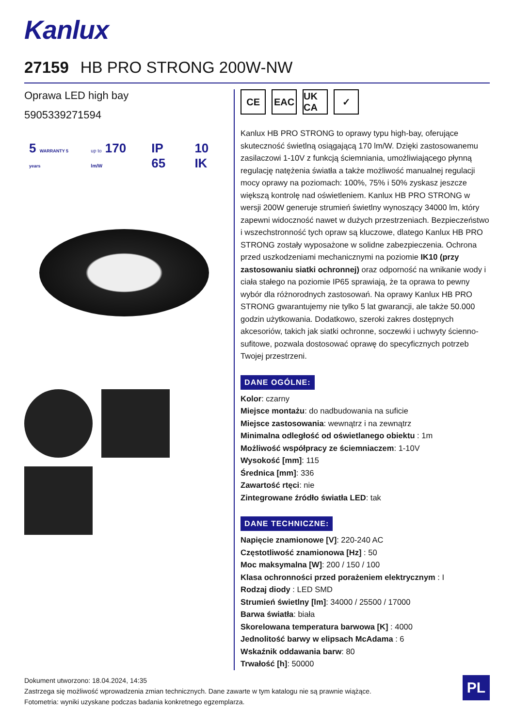Kanlux
27159 HB PRO STRONG 200W-NW
Oprawa LED high bay
5905339271594
5 WARRANTY 5 years up to 170 lm/W IP 65 10 IK
CE EAC UK CA
✓
Kanlux HB PRO STRONG to oprawy typu high-bay, oferujące skuteczność świetlną osiągającą 170 lm/W. Dzięki zastosowanemu zasilaczowi 1-10V z funkcją ściemniania, umożliwiającego płynną regulację natężenia światła a także możliwość manualnej regulacji mocy oprawy na poziomach: 100%, 75% i 50% zyskasz jeszcze większą kontrolę nad oświetleniem. Kanlux HB PRO STRONG w wersji 200W generuje strumień świetlny wynoszący 34000 lm, który zapewni widoczność nawet w dużych przestrzeniach. Bezpieczeństwo i wszechstronność tych opraw są kluczowe, dlatego Kanlux HB PRO STRONG zostały wyposażone w solidne zabezpieczenia. Ochrona przed uszkodzeniami mechanicznymi na poziomie IK10 (przy zastosowaniu siatki ochronnej) oraz odporność na wnikanie wody i ciała stałego na poziomie IP65 sprawiają, że ta oprawa to pewny wybór dla różnorodnych zastosowań. Na oprawy Kanlux HB PRO STRONG gwarantujemy nie tylko 5 lat gwarancji, ale także 50.000 godzin użytkowania. Dodatkowo, szeroki zakres dostępnych akcesoriów, takich jak siatki ochronne, soczewki i uchwyty ścienno-sufitowe, pozwala dostosować oprawę do specyficznych potrzeb Twojej przestrzeni.
DANE OGÓLNE:
Kolor: czarny
Miejsce montażu: do nadbudowania na suficie
Miejsce zastosowania: wewnątrz i na zewnątrz
Minimalna odległość od oświetlanego obiektu : 1m
Możliwość współpracy ze ściemniaczem: 1-10V
Wysokość [mm]: 115
Średnica [mm]: 336
Zawartość rtęci: nie
Zintegrowane źródło światła LED: tak
DANE TECHNICZNE:
Napięcie znamionowe [V]: 220-240 AC
Częstotliwość znamionowa [Hz] : 50
Moc maksymalna [W]: 200 / 150 / 100
Klasa ochronności przed porażeniem elektrycznym : I
Rodzaj diody : LED SMD
Strumień świetlny [lm]: 34000 / 25500 / 17000
Barwa światła: biała
Skorelowana temperatura barwowa [K] : 4000
Jednolitość barwy w elipsach McAdama : 6
Wskaźnik oddawania barw: 80
Trwałość [h]: 50000
Dokument utworzono: 18.04.2024, 14:35
Zastrzega się możliwość wprowadzenia zmian technicznych. Dane zawarte w tym katalogu nie są prawnie wiążące.
Fotometria: wyniki uzyskane podczas badania konkretnego egzemplarza.
PL